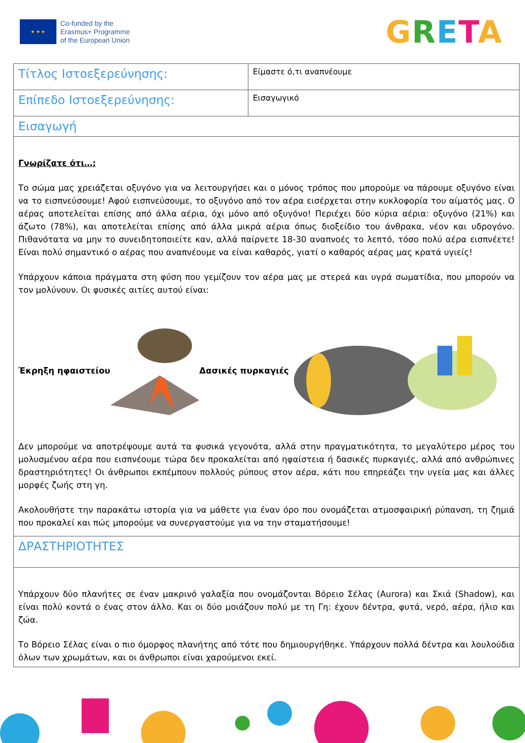★ ★ ★
Co-funded by the
Erasmus+ Programme
of the European Union
GRETA
| Τίτλος Ιστοεξερεύνησης: | Είμαστε ό,τι αναπνέουμε |
| Επίπεδο Ιστοεξερεύνησης: | Εισαγωγικό |
| Εισαγωγή | |
| Γνωρίζατε ότι…; Το σώμα μας χρειάζεται οξυγόνο για να λειτουργήσει και ο μόνος τρόπος που μπορούμε να πάρουμε οξυγόνο είναι να το εισπνεύσουμε! Αφού εισπνεύσουμε, το οξυγόνο από τον αέρα εισέρχεται στην κυκλοφορία του αίματός μας. Ο αέρας αποτελείται επίσης από άλλα αέρια, όχι μόνο από οξυγόνο! Περιέχει δύο κύρια αέρια: οξυγόνο (21%) και άζωτο (78%), και αποτελείται επίσης από άλλα μικρά αέρια όπως διοξείδιο του άνθρακα, νέον και υδρογόνο. Πιθανότατα να μην το συνειδητοποιείτε καν, αλλά παίρνετε 18-30 αναπνοές το λεπτό, τόσο πολύ αέρα εισπνέετε! Είναι πολύ σημαντικό ο αέρας που αναπνέουμε να είναι καθαρός, γιατί ο καθαρός αέρας μας κρατά υγιείς! Υπάρχουν κάποια πράγματα στη φύση που γεμίζουν τον αέρα μας με στερεά και υγρά σωματίδια, που μπορούν να τον μολύνουν. Οι φυσικές αιτίες αυτού είναι: Έκρηξη ηφαιστείου Δασικές πυρκαγιές Δεν μπορούμε να αποτρέψουμε αυτά τα φυσικά γεγονότα, αλλά στην πραγματικότητα, το μεγαλύτερο μέρος του μολυσμένου αέρα που εισπνέουμε τώρα δεν προκαλείται από ηφαίστεια ή δασικές πυρκαγιές, αλλά από ανθρώπινες δραστηριότητες! Οι άνθρωποι εκπέμπουν πολλούς ρύπους στον αέρα, κάτι που επηρεάζει την υγεία μας και άλλες μορφές ζωής στη γη. Ακολουθήστε την παρακάτω ιστορία για να μάθετε για έναν όρο που ονομάζεται ατμοσφαιρική ρύπανση, τη ζημιά που προκαλεί και πώς μπορούμε να συνεργαστούμε για να την σταματήσουμε! | |
| ΔΡΑΣΤΗΡΙΟΤΗΤΕΣ | |
| Υπάρχουν δύο πλανήτες σε έναν μακρινό γαλαξία που ονομάζονται Βόρειο Σέλας (Aurora) και Σκιά (Shadow), και είναι πολύ κοντά ο ένας στον άλλο. Και οι δύο μοιάζουν πολύ με τη Γη: έχουν δέντρα, φυτά, νερό, αέρα, ήλιο και ζώα. Το Βόρειο Σέλας είναι ο πιο όμορφος πλανήτης από τότε που δημιουργήθηκε. Υπάρχουν πολλά δέντρα και λουλούδια όλων των χρωμάτων, και οι άνθρωποι είναι χαρούμενοι εκεί. | |